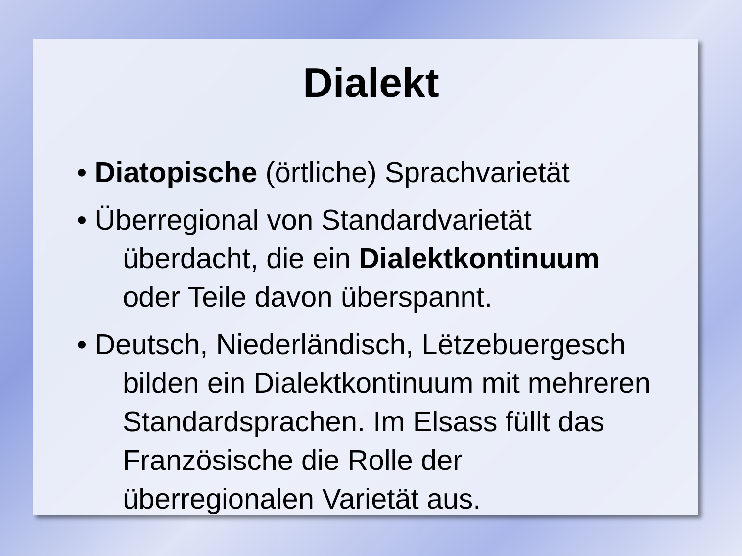Dialekt
• Diatopische (örtliche) Sprachvarietät
• Überregional von Standardvarietät
überdacht, die ein Dialektkontinuum oder Teile davon überspannt.
• Deutsch, Niederländisch, Lëtzebuergesch
bilden ein Dialektkontinuum mit mehreren Standardsprachen. Im Elsass füllt das Französische die Rolle der überregionalen Varietät aus.